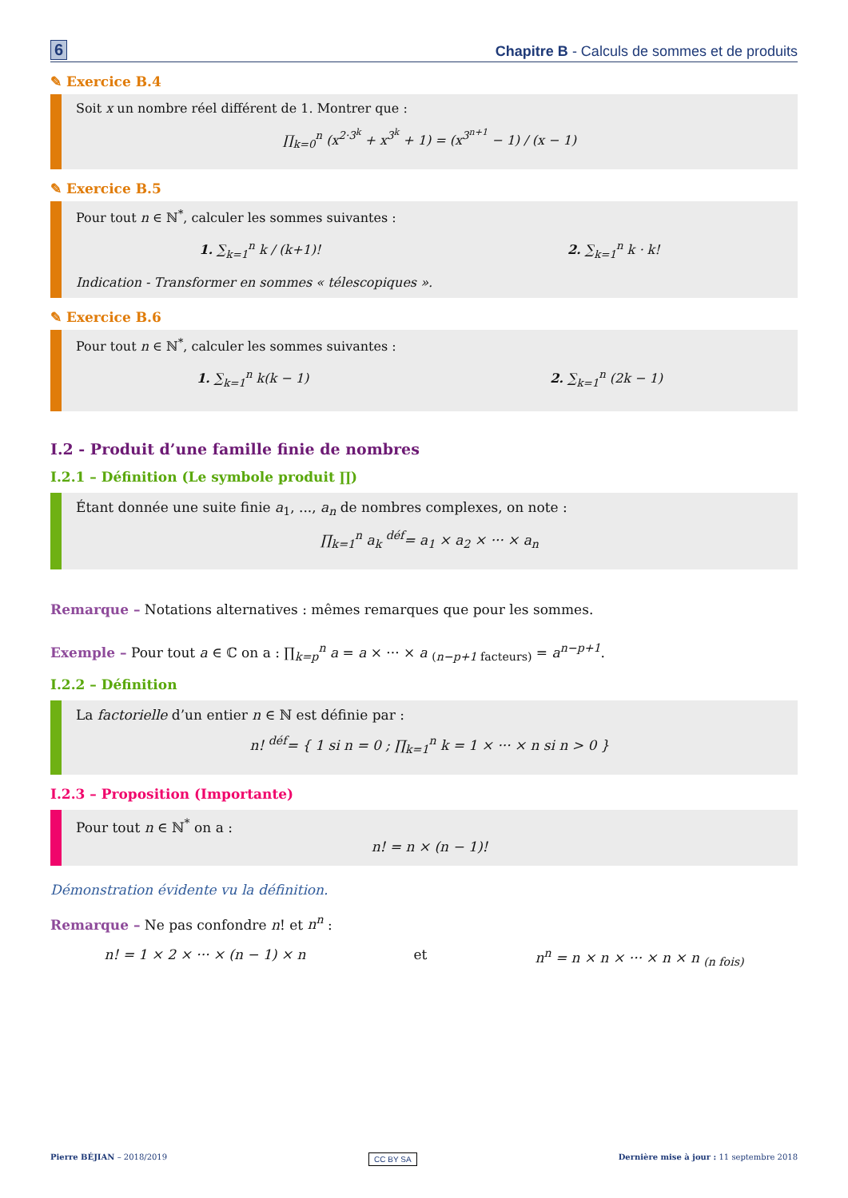6 Chapitre B - Calculs de sommes et de produits
✎ Exercice B.4
Soit x un nombre réel différent de 1. Montrer que :
∏<sub>k=0</sub><sup>n</sup> (x<sup>2·3<sup>k</sup></sup> + x<sup>3<sup>k</sup></sup> + 1) = (x<sup>3<sup>n+1</sup></sup> − 1) / (x − 1)
✎ Exercice B.5
Pour tout n ∈ ℕ<sup>*</sup>, calculer les sommes suivantes :
1. ∑<sub>k=1</sub><sup>n</sup> k / (k+1)! 2. ∑<sub>k=1</sub><sup>n</sup> k · k!
Indication - Transformer en sommes « télescopiques ».
✎ Exercice B.6
Pour tout n ∈ ℕ<sup>*</sup>, calculer les sommes suivantes :
1. ∑<sub>k=1</sub><sup>n</sup> k(k − 1) 2. ∑<sub>k=1</sub><sup>n</sup> (2k − 1)
I.2 - Produit d’une famille finie de nombres
I.2.1 – Définition (Le symbole produit ∏)
Étant donnée une suite finie a<sub>1</sub>, ..., a<sub>n</sub> de nombres complexes, on note :
∏<sub>k=1</sub><sup>n</sup> a<sub>k</sub> <sup>déf</sup>= a<sub>1</sub> × a<sub>2</sub> × ··· × a<sub>n</sub>
Remarque – Notations alternatives : mêmes remarques que pour les sommes.
Exemple – Pour tout a ∈ ℂ on a : ∏<sub>k=p</sub><sup>n</sup> a = a × ··· × a <sub>(n−p+1 facteurs)</sub> = a<sup>n−p+1</sup>.
I.2.2 – Définition
La factorielle d’un entier n ∈ ℕ est définie par :
n! <sup>déf</sup>= { 1 si n = 0 ; ∏<sub>k=1</sub><sup>n</sup> k = 1 × ··· × n si n > 0 }
I.2.3 – Proposition (Importante)
Pour tout n ∈ ℕ<sup>*</sup> on a :
n! = n × (n − 1)!
Démonstration évidente vu la définition.
Remarque – Ne pas confondre n! et n<sup>n</sup> :
n! = 1 × 2 × ··· × (n − 1) × n et n<sup>n</sup> = n × n × ··· × n × n <sub>(n fois)</sub>
Pierre BÉJIAN – 2018/2019 CC BY SA Dernière mise à jour : 11 septembre 2018